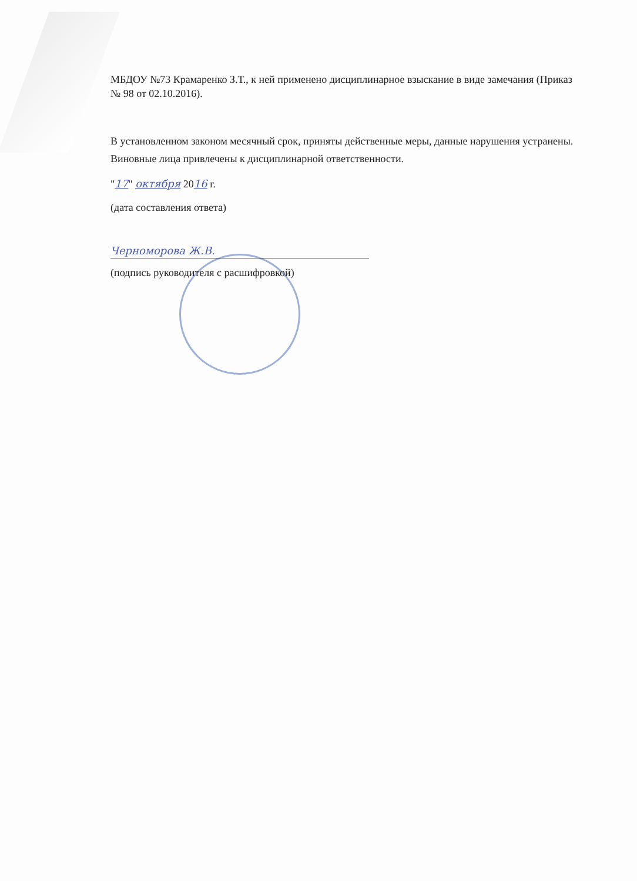МБДОУ №73 Крамаренко З.Т., к ней применено дисциплинарное взыскание в виде замечания (Приказ № 98 от 02.10.2016).
В установленном законом месячный срок, приняты действенные меры, данные нарушения устранены. Виновные лица привлечены к дисциплинарной ответственности.
"17" октября 2016 г.
(дата составления ответа)
Черноморова Ж.В.
(подпись руководителя с расшифровкой)